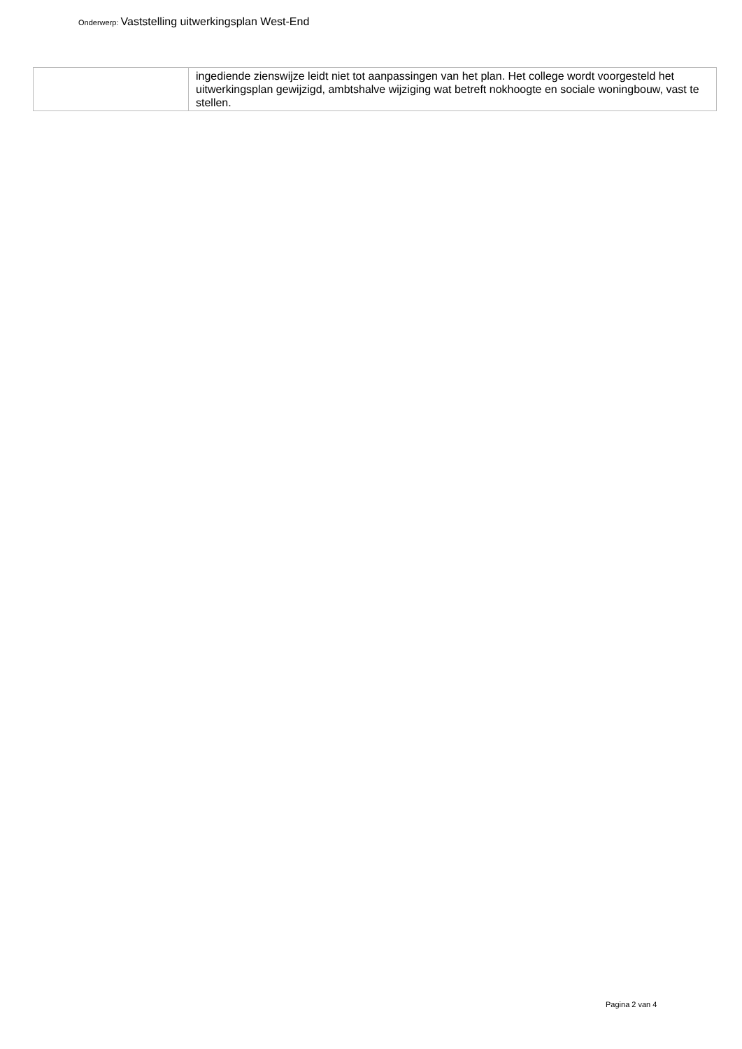Onderwerp: Vaststelling uitwerkingsplan West-End
| | ingediende zienswijze leidt niet tot aanpassingen van het plan. Het college wordt voorgesteld het uitwerkingsplan gewijzigd, ambtshalve wijziging wat betreft nokhoogte en sociale woningbouw, vast te stellen. |
Pagina 2 van 4